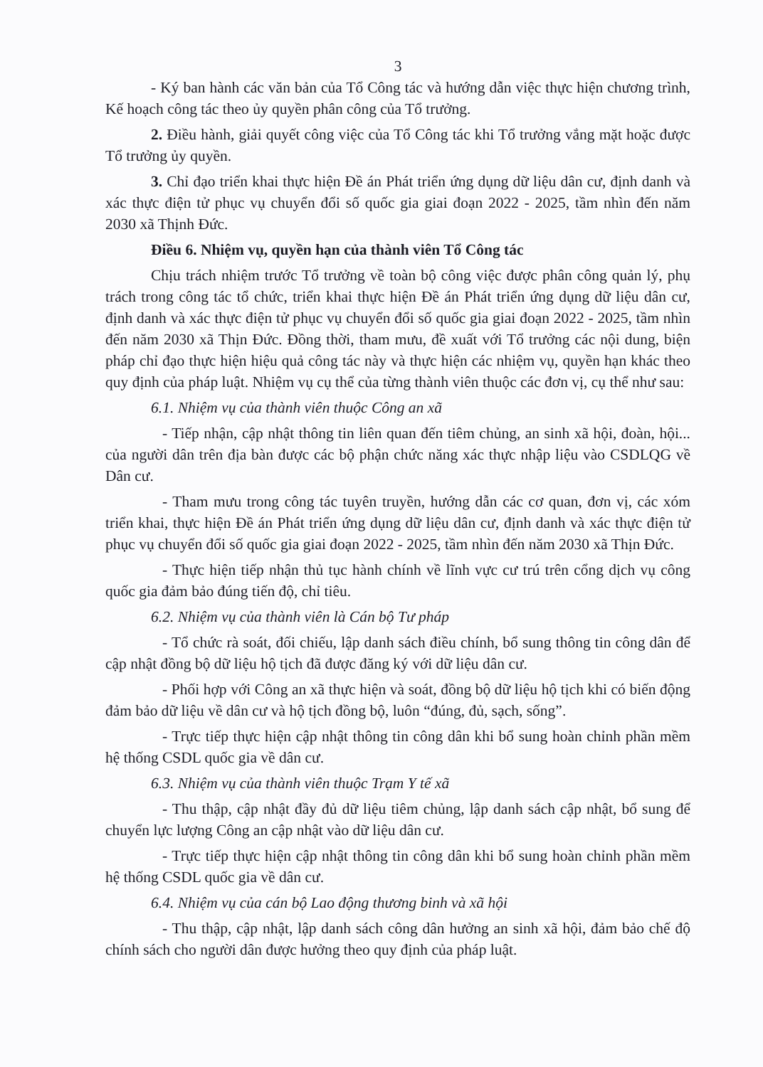3
- Ký ban hành các văn bản của Tổ Công tác và hướng dẫn việc thực hiện chương trình, Kế hoạch công tác theo ủy quyền phân công của Tổ trưởng.
2. Điều hành, giải quyết công việc của Tổ Công tác khi Tổ trưởng vắng mặt hoặc được Tổ trưởng ủy quyền.
3. Chỉ đạo triển khai thực hiện Đề án Phát triển ứng dụng dữ liệu dân cư, định danh và xác thực điện tử phục vụ chuyển đổi số quốc gia giai đoạn 2022 - 2025, tầm nhìn đến năm 2030 xã Thịnh Đức.
Điều 6. Nhiệm vụ, quyền hạn của thành viên Tổ Công tác
Chịu trách nhiệm trước Tổ trưởng về toàn bộ công việc được phân công quản lý, phụ trách trong công tác tổ chức, triển khai thực hiện Đề án Phát triển ứng dụng dữ liệu dân cư, định danh và xác thực điện tử phục vụ chuyển đổi số quốc gia giai đoạn 2022 - 2025, tầm nhìn đến năm 2030 xã Thịn Đức. Đồng thời, tham mưu, đề xuất với Tổ trưởng các nội dung, biện pháp chỉ đạo thực hiện hiệu quả công tác này và thực hiện các nhiệm vụ, quyền hạn khác theo quy định của pháp luật. Nhiệm vụ cụ thể của từng thành viên thuộc các đơn vị, cụ thể như sau:
6.1. Nhiệm vụ của thành viên thuộc Công an xã
- Tiếp nhận, cập nhật thông tin liên quan đến tiêm chủng, an sinh xã hội, đoàn, hội... của người dân trên địa bàn được các bộ phận chức năng xác thực nhập liệu vào CSDLQG về Dân cư.
- Tham mưu trong công tác tuyên truyền, hướng dẫn các cơ quan, đơn vị, các xóm triển khai, thực hiện Đề án Phát triển ứng dụng dữ liệu dân cư, định danh và xác thực điện tử phục vụ chuyển đổi số quốc gia giai đoạn 2022 - 2025, tầm nhìn đến năm 2030 xã Thịn Đức.
- Thực hiện tiếp nhận thủ tục hành chính về lĩnh vực cư trú trên cổng dịch vụ công quốc gia đảm bảo đúng tiến độ, chỉ tiêu.
6.2. Nhiệm vụ của thành viên là Cán bộ Tư pháp
- Tổ chức rà soát, đối chiếu, lập danh sách điều chính, bổ sung thông tin công dân để cập nhật đồng bộ dữ liệu hộ tịch đã được đăng ký với dữ liệu dân cư.
- Phối hợp với Công an xã thực hiện và soát, đồng bộ dữ liệu hộ tịch khi có biến động đảm bảo dữ liệu về dân cư và hộ tịch đồng bộ, luôn “đúng, đủ, sạch, sống”.
- Trực tiếp thực hiện cập nhật thông tin công dân khi bổ sung hoàn chỉnh phần mềm hệ thống CSDL quốc gia về dân cư.
6.3. Nhiệm vụ của thành viên thuộc Trạm Y tế xã
- Thu thập, cập nhật đầy đủ dữ liệu tiêm chủng, lập danh sách cập nhật, bổ sung để chuyển lực lượng Công an cập nhật vào dữ liệu dân cư.
- Trực tiếp thực hiện cập nhật thông tin công dân khi bổ sung hoàn chỉnh phần mềm hệ thống CSDL quốc gia về dân cư.
6.4. Nhiệm vụ của cán bộ Lao động thương binh và xã hội
- Thu thập, cập nhật, lập danh sách công dân hưởng an sinh xã hội, đảm bảo chế độ chính sách cho người dân được hưởng theo quy định của pháp luật.